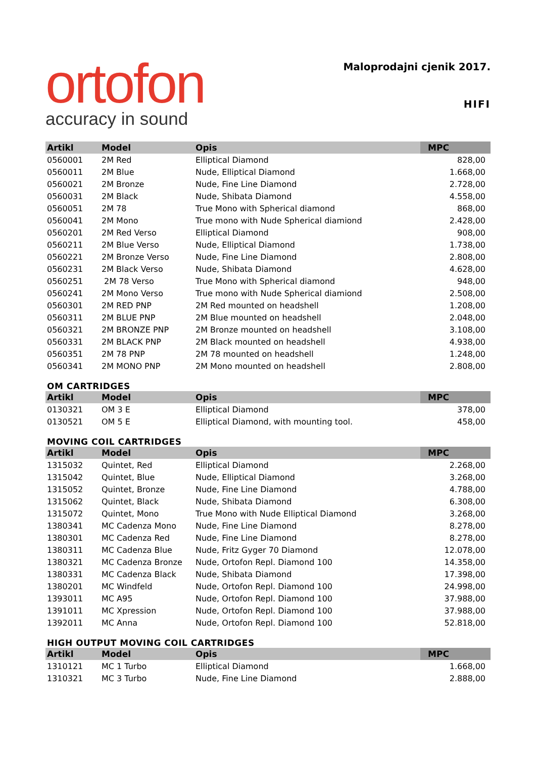ortofon
accuracy in sound
Maloprodajni cjenik 2017.
HIFI
| Artikl | Model | Opis | MPC |
| --- | --- | --- | --- |
| 0560001 | 2M Red | Elliptical Diamond | 828,00 |
| 0560011 | 2M Blue | Nude, Elliptical Diamond | 1.668,00 |
| 0560021 | 2M Bronze | Nude, Fine Line Diamond | 2.728,00 |
| 0560031 | 2M Black | Nude, Shibata Diamond | 4.558,00 |
| 0560051 | 2M 78 | True Mono with Spherical diamond | 868,00 |
| 0560041 | 2M Mono | True mono with Nude Spherical diamiond | 2.428,00 |
| 0560201 | 2M Red Verso | Elliptical Diamond | 908,00 |
| 0560211 | 2M Blue Verso | Nude, Elliptical Diamond | 1.738,00 |
| 0560221 | 2M Bronze Verso | Nude, Fine Line Diamond | 2.808,00 |
| 0560231 | 2M Black Verso | Nude, Shibata Diamond | 4.628,00 |
| 0560251 | 2M 78 Verso | True Mono with Spherical diamond | 948,00 |
| 0560241 | 2M Mono Verso | True mono with Nude Spherical diamiond | 2.508,00 |
| 0560301 | 2M RED PNP | 2M Red mounted on headshell | 1.208,00 |
| 0560311 | 2M BLUE PNP | 2M Blue mounted on headshell | 2.048,00 |
| 0560321 | 2M BRONZE PNP | 2M Bronze mounted on headshell | 3.108,00 |
| 0560331 | 2M BLACK PNP | 2M Black mounted on headshell | 4.938,00 |
| 0560351 | 2M 78 PNP | 2M 78 mounted on headshell | 1.248,00 |
| 0560341 | 2M MONO PNP | 2M Mono mounted on headshell | 2.808,00 |
OM CARTRIDGES
| Artikl | Model | Opis | MPC |
| --- | --- | --- | --- |
| 0130321 | OM 3 E | Elliptical Diamond | 378,00 |
| 0130521 | OM 5 E | Elliptical Diamond, with mounting tool. | 458,00 |
MOVING COIL CARTRIDGES
| Artikl | Model | Opis | MPC |
| --- | --- | --- | --- |
| 1315032 | Quintet, Red | Elliptical Diamond | 2.268,00 |
| 1315042 | Quintet, Blue | Nude, Elliptical Diamond | 3.268,00 |
| 1315052 | Quintet, Bronze | Nude, Fine Line Diamond | 4.788,00 |
| 1315062 | Quintet, Black | Nude, Shibata Diamond | 6.308,00 |
| 1315072 | Quintet, Mono | True Mono with Nude Elliptical Diamond | 3.268,00 |
| 1380341 | MC Cadenza Mono | Nude, Fine Line Diamond | 8.278,00 |
| 1380301 | MC Cadenza Red | Nude, Fine Line Diamond | 8.278,00 |
| 1380311 | MC Cadenza Blue | Nude, Fritz Gyger 70 Diamond | 12.078,00 |
| 1380321 | MC Cadenza Bronze | Nude, Ortofon Repl. Diamond 100 | 14.358,00 |
| 1380331 | MC Cadenza Black | Nude, Shibata Diamond | 17.398,00 |
| 1380201 | MC Windfeld | Nude, Ortofon Repl. Diamond 100 | 24.998,00 |
| 1393011 | MC A95 | Nude, Ortofon Repl. Diamond 100 | 37.988,00 |
| 1391011 | MC Xpression | Nude, Ortofon Repl. Diamond 100 | 37.988,00 |
| 1392011 | MC Anna | Nude, Ortofon Repl. Diamond 100 | 52.818,00 |
HIGH OUTPUT MOVING COIL CARTRIDGES
| Artikl | Model | Opis | MPC |
| --- | --- | --- | --- |
| 1310121 | MC 1 Turbo | Elliptical Diamond | 1.668,00 |
| 1310321 | MC 3 Turbo | Nude, Fine Line Diamond | 2.888,00 |